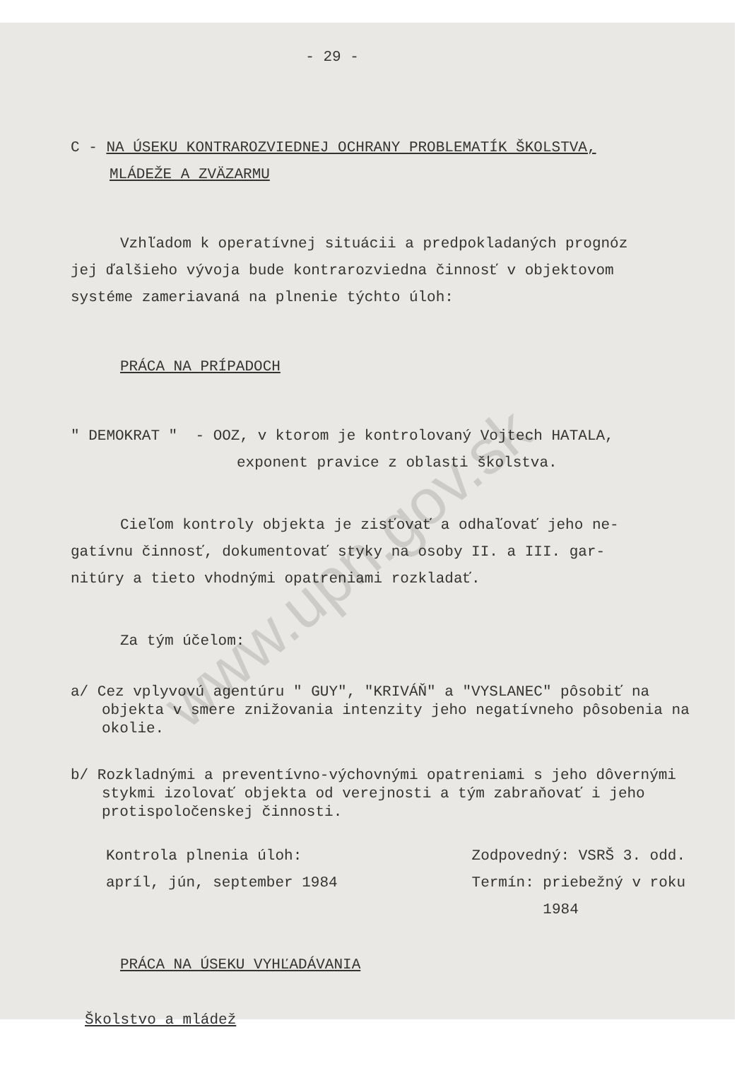www.upn.gov.sk
- 29 -
C - NA ÚSEKU KONTRAROZVIEDNEJ OCHRANY PROBLEMATÍK ŠKOLSTVA,
MLÁDEŽE A ZVÄZARMU
Vzhľadom k operatívnej situácii a predpokladaných prognóz
jej ďalšieho vývoja bude kontrarozviedna činnosť v objektovom
systéme zameriavaná na plnenie týchto úloh:
PRÁCA NA PRÍPADOCH
" DEMOKRAT " - OOZ, v ktorom je kontrolovaný Vojtech HATALA,
exponent pravice z oblasti školstva.
Cieľom kontroly objekta je zisťovať a odhaľovať jeho ne-
gatívnu činnosť, dokumentovať styky na osoby II. a III. gar-
nitúry a tieto vhodnými opatreniami rozkladať.
Za tým účelom:
a/ Cez vplyvovú agentúru " GUY", "KRIVÁŇ" a "VYSLANEC" pôsobiť na objekta v smere znižovania intenzity jeho negatívneho pôsobenia na okolie.
b/ Rozkladnými a preventívno-výchovnými opatreniami s jeho dôvernými stykmi izolovať objekta od verejnosti a tým zabraňovať i jeho protispoločenskej činnosti.
Kontrola plnenia úloh: Zodpovedný: VSRŠ 3. odd.
apríl, jún, september 1984 Termín: priebežný v roku
1984
PRÁCA NA ÚSEKU VYHĽADÁVANIA
Školstvo a mládež